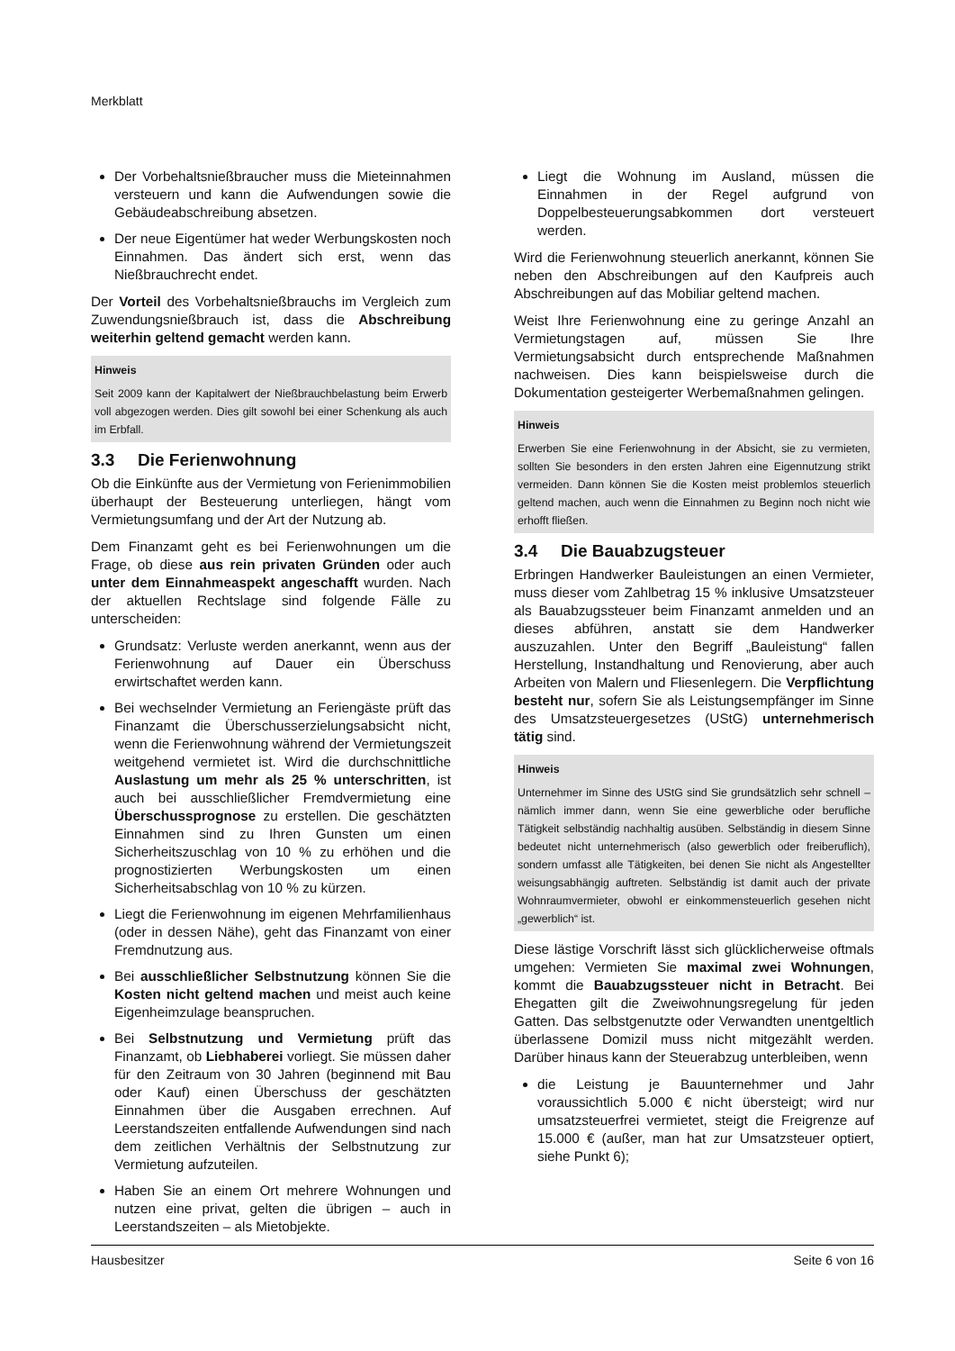Merkblatt
Der Vorbehaltsnießbraucher muss die Mieteinnahmen versteuern und kann die Aufwendungen sowie die Gebäudeabschreibung absetzen.
Der neue Eigentümer hat weder Werbungskosten noch Einnahmen. Das ändert sich erst, wenn das Nießbrauchrecht endet.
Der Vorteil des Vorbehaltsnießbrauchs im Vergleich zum Zuwendungsnießbrauch ist, dass die Abschreibung weiterhin geltend gemacht werden kann.
Hinweis
Seit 2009 kann der Kapitalwert der Nießbrauchbelastung beim Erwerb voll abgezogen werden. Dies gilt sowohl bei einer Schenkung als auch im Erbfall.
3.3 Die Ferienwohnung
Ob die Einkünfte aus der Vermietung von Ferienimmobilien überhaupt der Besteuerung unterliegen, hängt vom Vermietungsumfang und der Art der Nutzung ab.
Dem Finanzamt geht es bei Ferienwohnungen um die Frage, ob diese aus rein privaten Gründen oder auch unter dem Einnahmeaspekt angeschafft wurden. Nach der aktuellen Rechtslage sind folgende Fälle zu unterscheiden:
Grundsatz: Verluste werden anerkannt, wenn aus der Ferienwohnung auf Dauer ein Überschuss erwirtschaftet werden kann.
Bei wechselnder Vermietung an Feriengäste prüft das Finanzamt die Überschusserzielungsabsicht nicht, wenn die Ferienwohnung während der Vermietungszeit weitgehend vermietet ist. Wird die durchschnittliche Auslastung um mehr als 25 % unterschritten, ist auch bei ausschließlicher Fremdvermietung eine Überschussprognose zu erstellen. Die geschätzten Einnahmen sind zu Ihren Gunsten um einen Sicherheitszuschlag von 10 % zu erhöhen und die prognostizierten Werbungskosten um einen Sicherheitsabschlag von 10 % zu kürzen.
Liegt die Ferienwohnung im eigenen Mehrfamilienhaus (oder in dessen Nähe), geht das Finanzamt von einer Fremdnutzung aus.
Bei ausschließlicher Selbstnutzung können Sie die Kosten nicht geltend machen und meist auch keine Eigenheimzulage beanspruchen.
Bei Selbstnutzung und Vermietung prüft das Finanzamt, ob Liebhaberei vorliegt. Sie müssen daher für den Zeitraum von 30 Jahren (beginnend mit Bau oder Kauf) einen Überschuss der geschätzten Einnahmen über die Ausgaben errechnen. Auf Leerstandszeiten entfallende Aufwendungen sind nach dem zeitlichen Verhältnis der Selbstnutzung zur Vermietung aufzuteilen.
Haben Sie an einem Ort mehrere Wohnungen und nutzen eine privat, gelten die übrigen – auch in Leerstandszeiten – als Mietobjekte.
Liegt die Wohnung im Ausland, müssen die Einnahmen in der Regel aufgrund von Doppelbesteuerungsabkommen dort versteuert werden.
Wird die Ferienwohnung steuerlich anerkannt, können Sie neben den Abschreibungen auf den Kaufpreis auch Abschreibungen auf das Mobiliar geltend machen.
Weist Ihre Ferienwohnung eine zu geringe Anzahl an Vermietungstagen auf, müssen Sie Ihre Vermietungsabsicht durch entsprechende Maßnahmen nachweisen. Dies kann beispielsweise durch die Dokumentation gesteigerter Werbemaßnahmen gelingen.
Hinweis
Erwerben Sie eine Ferienwohnung in der Absicht, sie zu vermieten, sollten Sie besonders in den ersten Jahren eine Eigennutzung strikt vermeiden. Dann können Sie die Kosten meist problemlos steuerlich geltend machen, auch wenn die Einnahmen zu Beginn noch nicht wie erhofft fließen.
3.4 Die Bauabzugsteuer
Erbringen Handwerker Bauleistungen an einen Vermieter, muss dieser vom Zahlbetrag 15 % inklusive Umsatzsteuer als Bauabzugssteuer beim Finanzamt anmelden und an dieses abführen, anstatt sie dem Handwerker auszuzahlen. Unter den Begriff „Bauleistung“ fallen Herstellung, Instandhaltung und Renovierung, aber auch Arbeiten von Malern und Fliesenlegern. Die Verpflichtung besteht nur, sofern Sie als Leistungsempfänger im Sinne des Umsatzsteuergesetzes (UStG) unternehmerisch tätig sind.
Hinweis
Unternehmer im Sinne des UStG sind Sie grundsätzlich sehr schnell – nämlich immer dann, wenn Sie eine gewerbliche oder berufliche Tätigkeit selbständig nachhaltig ausüben. Selbständig in diesem Sinne bedeutet nicht unternehmerisch (also gewerblich oder freiberuflich), sondern umfasst alle Tätigkeiten, bei denen Sie nicht als Angestellter weisungsabhängig auftreten. Selbständig ist damit auch der private Wohnraumvermieter, obwohl er einkommensteuerlich gesehen nicht „gewerblich“ ist.
Diese lästige Vorschrift lässt sich glücklicherweise oftmals umgehen: Vermieten Sie maximal zwei Wohnungen, kommt die Bauabzugssteuer nicht in Betracht. Bei Ehegatten gilt die Zweiwohnungsregelung für jeden Gatten. Das selbstgenutzte oder Verwandten unentgeltlich überlassene Domizil muss nicht mitgezählt werden. Darüber hinaus kann der Steuerabzug unterbleiben, wenn
die Leistung je Bauunternehmer und Jahr voraussichtlich 5.000 € nicht übersteigt; wird nur umsatzsteuerfrei vermietet, steigt die Freigrenze auf 15.000 € (außer, man hat zur Umsatzsteuer optiert, siehe Punkt 6);
Hausbesitzer Seite 6 von 16